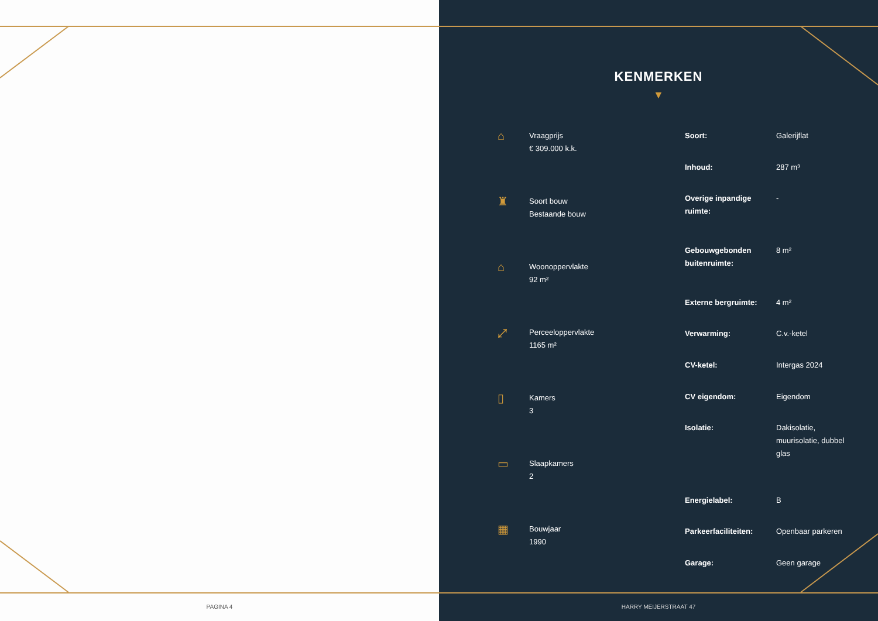PAGINA 4
KENMERKEN
▼
⌂
Vraagprijs
€ 309.000 k.k.
♜
Soort bouw
Bestaande bouw
⌂
Woonoppervlakte
92 m²
⤢
Perceeloppervlakte
1165 m²
▯
Kamers
3
▭
Slaapkamers
2
▦
Bouwjaar
1990
| Soort: | Galerijflat |
| Inhoud: | 287 m³ |
| Overige inpandige ruimte: | - |
| Gebouwgebonden buitenruimte: | 8 m² |
| Externe bergruimte: | 4 m² |
| Verwarming: | C.v.-ketel |
| CV-ketel: | Intergas 2024 |
| CV eigendom: | Eigendom |
| Isolatie: | Dakisolatie, muurisolatie, dubbel glas |
| Energielabel: | B |
| Parkeerfaciliteiten: | Openbaar parkeren |
| Garage: | Geen garage |
HARRY MEIJERSTRAAT 47